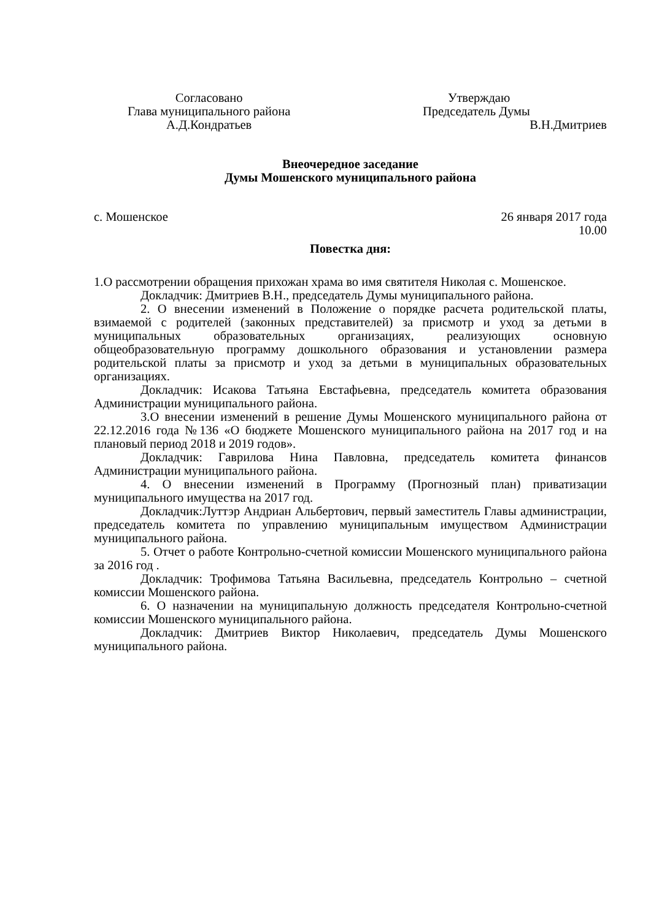Согласовано
Глава муниципального района
А.Д.Кондратьев
Утверждаю
Председатель Думы
В.Н.Дмитриев
Внеочередное заседание
Думы Мошенского муниципального района
с. Мошенское 26 января 2017 года
10.00
Повестка дня:
1.О рассмотрении обращения прихожан храма во имя святителя Николая с. Мошенское.
Докладчик: Дмитриев В.Н., председатель Думы муниципального района.
2. О внесении изменений в Положение о порядке расчета родительской платы, взимаемой с родителей (законных представителей) за присмотр и уход за детьми в муниципальных образовательных организациях, реализующих основную общеобразовательную программу дошкольного образования и установлении размера родительской платы за присмотр и уход за детьми в муниципальных образовательных организациях.
Докладчик: Исакова Татьяна Евстафьевна, председатель комитета образования Администрации муниципального района.
3.О внесении изменений в решение Думы Мошенского муниципального района от 22.12.2016 года №136 «О бюджете Мошенского муниципального района на 2017 год и на плановый период 2018 и 2019 годов».
Докладчик: Гаврилова Нина Павловна, председатель комитета финансов Администрации муниципального района.
4. О внесении изменений в Программу (Прогнозный план) приватизации муниципального имущества на 2017 год.
Докладчик:Луттэр Андриан Альбертович, первый заместитель Главы администрации, председатель комитета по управлению муниципальным имуществом Администрации муниципального района.
5. Отчет о работе Контрольно-счетной комиссии Мошенского муниципального района за 2016 год .
Докладчик: Трофимова Татьяна Васильевна, председатель Контрольно – счетной комиссии Мошенского района.
6. О назначении на муниципальную должность председателя Контрольно-счетной комиссии Мошенского муниципального района.
Докладчик: Дмитриев Виктор Николаевич, председатель Думы Мошенского муниципального района.